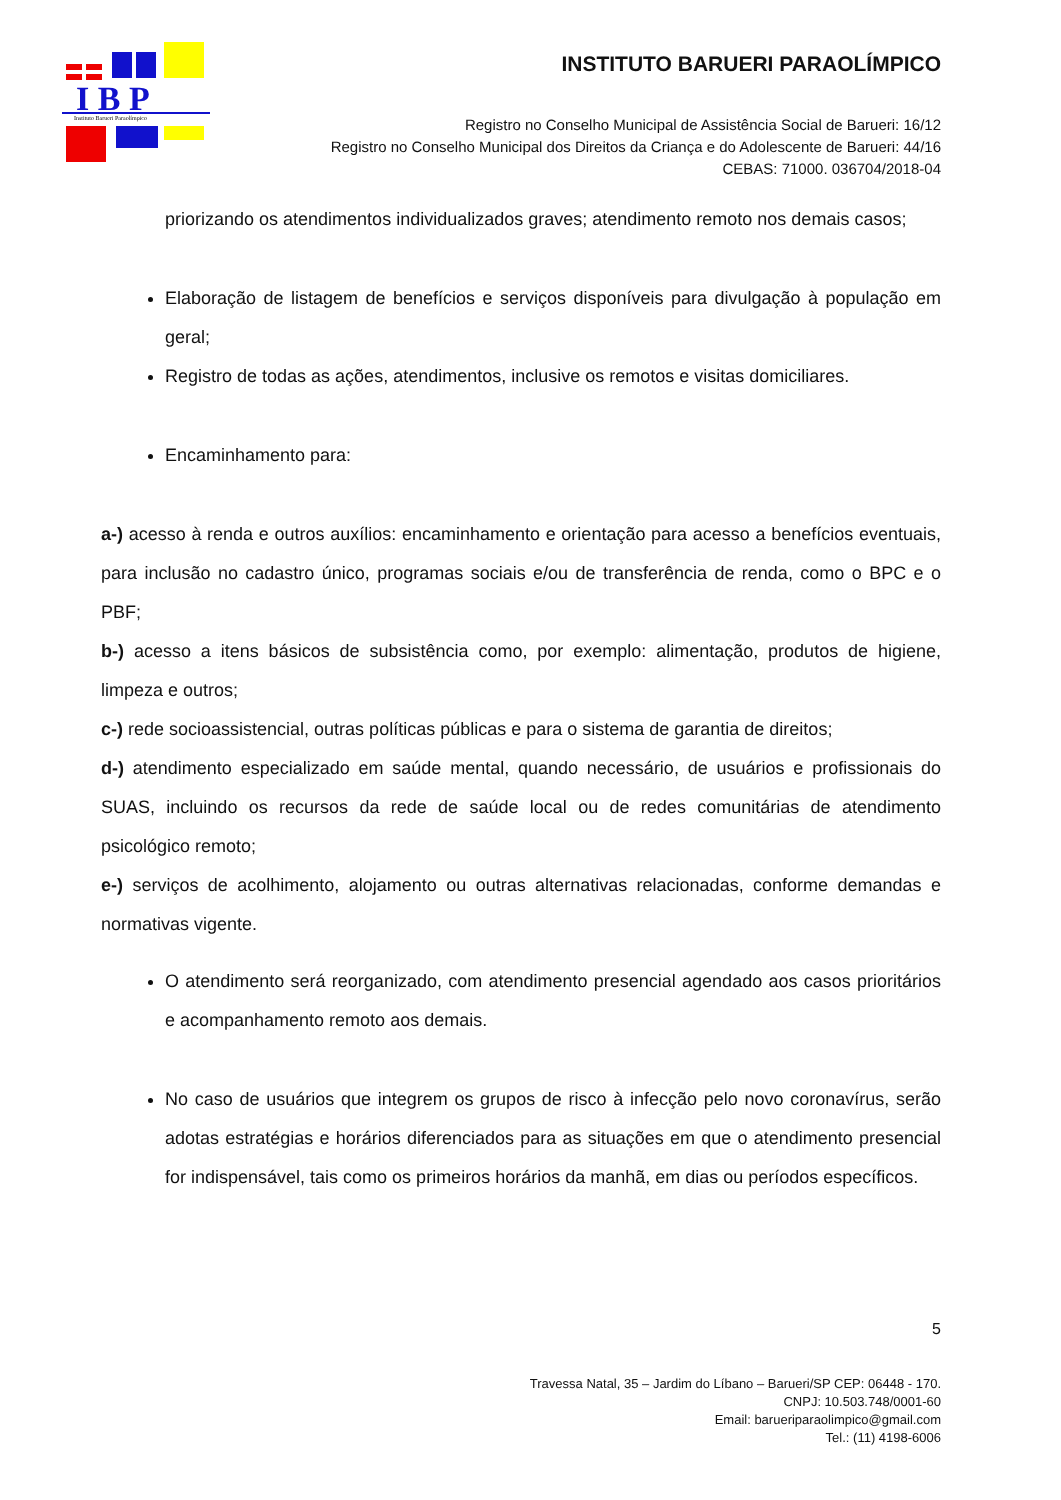I B P
Instituto Barueri Paraolímpico
INSTITUTO BARUERI PARAOLÍMPICO
Registro no Conselho Municipal de Assistência Social de Barueri: 16/12
Registro no Conselho Municipal dos Direitos da Criança e do Adolescente de Barueri: 44/16
CEBAS: 71000. 036704/2018-04
priorizando os atendimentos individualizados graves; atendimento remoto nos demais casos;
Elaboração de listagem de benefícios e serviços disponíveis para divulgação à população em geral;
Registro de todas as ações, atendimentos, inclusive os remotos e visitas domiciliares.
Encaminhamento para:
a-) acesso à renda e outros auxílios: encaminhamento e orientação para acesso a benefícios eventuais, para inclusão no cadastro único, programas sociais e/ou de transferência de renda, como o BPC e o PBF;
b-) acesso a itens básicos de subsistência como, por exemplo: alimentação, produtos de higiene, limpeza e outros;
c-) rede socioassistencial, outras políticas públicas e para o sistema de garantia de direitos;
d-) atendimento especializado em saúde mental, quando necessário, de usuários e profissionais do SUAS, incluindo os recursos da rede de saúde local ou de redes comunitárias de atendimento psicológico remoto;
e-) serviços de acolhimento, alojamento ou outras alternativas relacionadas, conforme demandas e normativas vigente.
O atendimento será reorganizado, com atendimento presencial agendado aos casos prioritários e acompanhamento remoto aos demais.
No caso de usuários que integrem os grupos de risco à infecção pelo novo coronavírus, serão adotas estratégias e horários diferenciados para as situações em que o atendimento presencial for indispensável, tais como os primeiros horários da manhã, em dias ou períodos específicos.
5
Travessa Natal, 35 – Jardim do Líbano – Barueri/SP CEP: 06448 - 170.
CNPJ: 10.503.748/0001-60
Email: barueriparaolimpico@gmail.com
Tel.: (11) 4198-6006